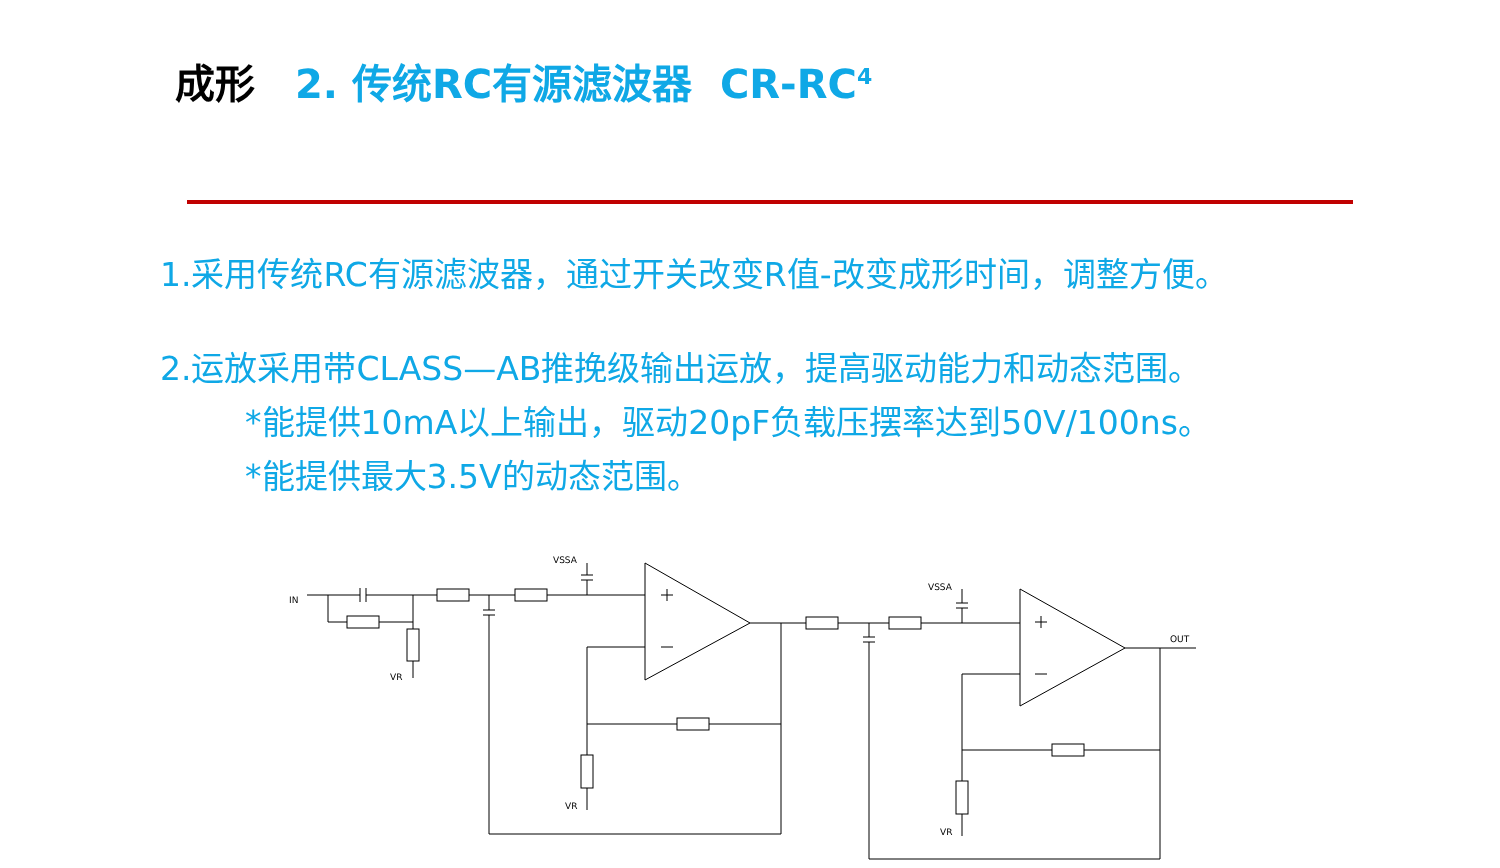成形 2. 传统RC有源滤波器 CR-RC<sup>4</sup>
1.采用传统RC有源滤波器，通过开关改变R值-改变成形时间，调整方便。
2.运放采用带CLASS—AB推挽级输出运放，提高驱动能力和动态范围。
*能提供10mA以上输出，驱动20pF负载压摆率达到50V/100ns。
*能提供最大3.5V的动态范围。
IN
VSSA
VSSA
VR
VR
VR
OUT